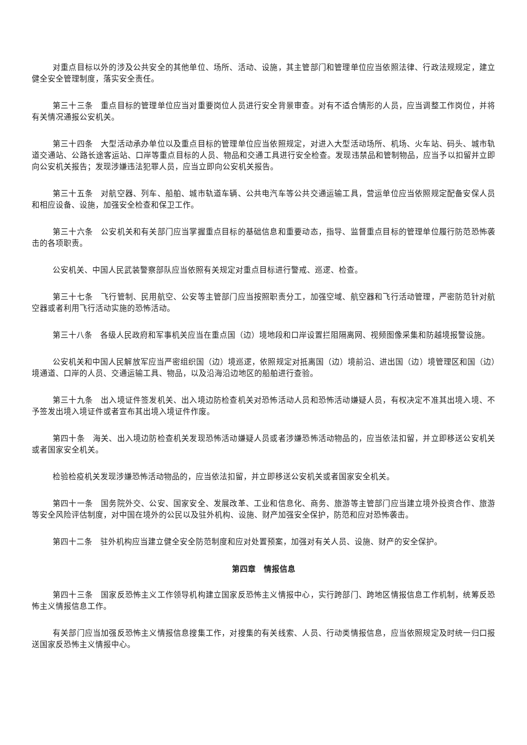对重点目标以外的涉及公共安全的其他单位、场所、活动、设施，其主管部门和管理单位应当依照法律、行政法规规定，建立健全安全管理制度，落实安全责任。
第三十三条　重点目标的管理单位应当对重要岗位人员进行安全背景审查。对有不适合情形的人员，应当调整工作岗位，并将有关情况通报公安机关。
第三十四条　大型活动承办单位以及重点目标的管理单位应当依照规定，对进入大型活动场所、机场、火车站、码头、城市轨道交通站、公路长途客运站、口岸等重点目标的人员、物品和交通工具进行安全检查。发现违禁品和管制物品，应当予以扣留并立即向公安机关报告；发现涉嫌违法犯罪人员，应当立即向公安机关报告。
第三十五条　对航空器、列车、船舶、城市轨道车辆、公共电汽车等公共交通运输工具，营运单位应当依照规定配备安保人员和相应设备、设施，加强安全检查和保卫工作。
第三十六条　公安机关和有关部门应当掌握重点目标的基础信息和重要动态，指导、监督重点目标的管理单位履行防范恐怖袭击的各项职责。
公安机关、中国人民武装警察部队应当依照有关规定对重点目标进行警戒、巡逻、检查。
第三十七条　飞行管制、民用航空、公安等主管部门应当按照职责分工，加强空域、航空器和飞行活动管理，严密防范针对航空器或者利用飞行活动实施的恐怖活动。
第三十八条　各级人民政府和军事机关应当在重点国（边）境地段和口岸设置拦阻隔离网、视频图像采集和防越境报警设施。
公安机关和中国人民解放军应当严密组织国（边）境巡逻，依照规定对抵离国（边）境前沿、进出国（边）境管理区和国（边）境通道、口岸的人员、交通运输工具、物品，以及沿海沿边地区的船舶进行查验。
第三十九条　出入境证件签发机关、出入境边防检查机关对恐怖活动人员和恐怖活动嫌疑人员，有权决定不准其出境入境、不予签发出境入境证件或者宣布其出境入境证件作废。
第四十条　海关、出入境边防检查机关发现恐怖活动嫌疑人员或者涉嫌恐怖活动物品的，应当依法扣留，并立即移送公安机关或者国家安全机关。
检验检疫机关发现涉嫌恐怖活动物品的，应当依法扣留，并立即移送公安机关或者国家安全机关。
第四十一条　国务院外交、公安、国家安全、发展改革、工业和信息化、商务、旅游等主管部门应当建立境外投资合作、旅游等安全风险评估制度，对中国在境外的公民以及驻外机构、设施、财产加强安全保护，防范和应对恐怖袭击。
第四十二条　驻外机构应当建立健全安全防范制度和应对处置预案，加强对有关人员、设施、财产的安全保护。
第四章　情报信息
第四十三条　国家反恐怖主义工作领导机构建立国家反恐怖主义情报中心，实行跨部门、跨地区情报信息工作机制，统筹反恐怖主义情报信息工作。
有关部门应当加强反恐怖主义情报信息搜集工作，对搜集的有关线索、人员、行动类情报信息，应当依照规定及时统一归口报送国家反恐怖主义情报中心。